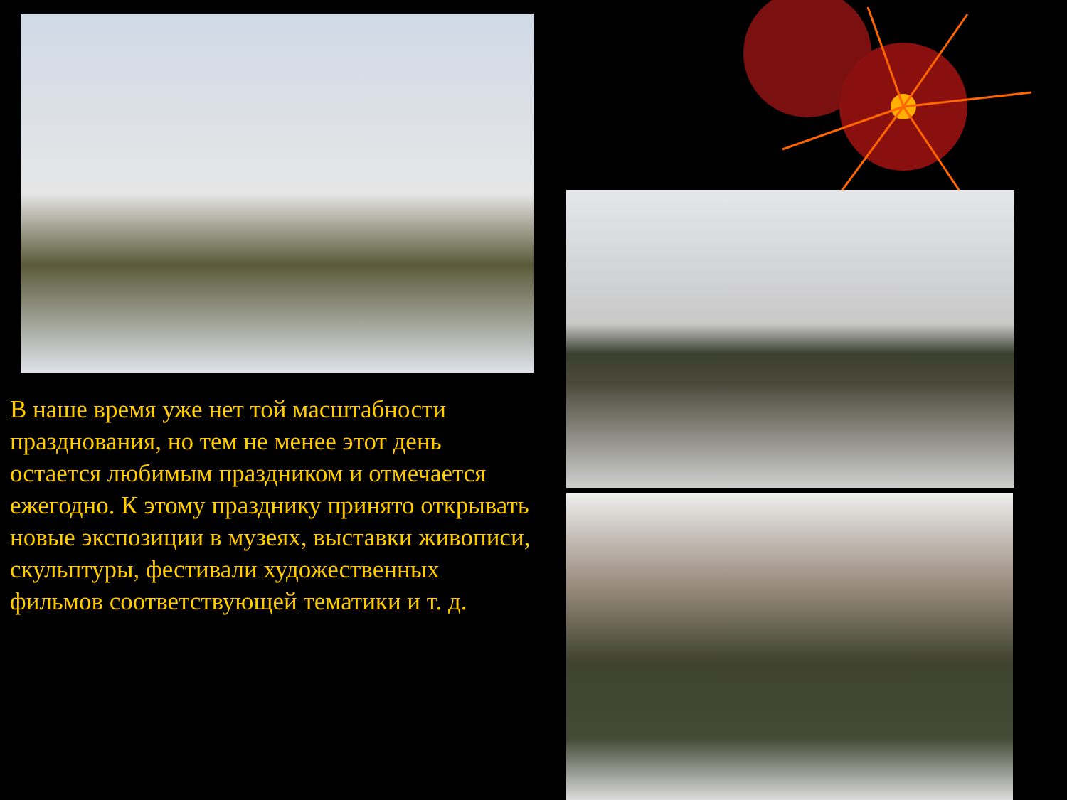В наше время уже нет той масштабности празднования, но тем не менее этот день остается любимым праздником и отмечается ежегодно. К этому празднику принято открывать новые экспозиции в музеях, выставки живописи, скульптуры, фестивали художественных фильмов соответствующей тематики и т. д.